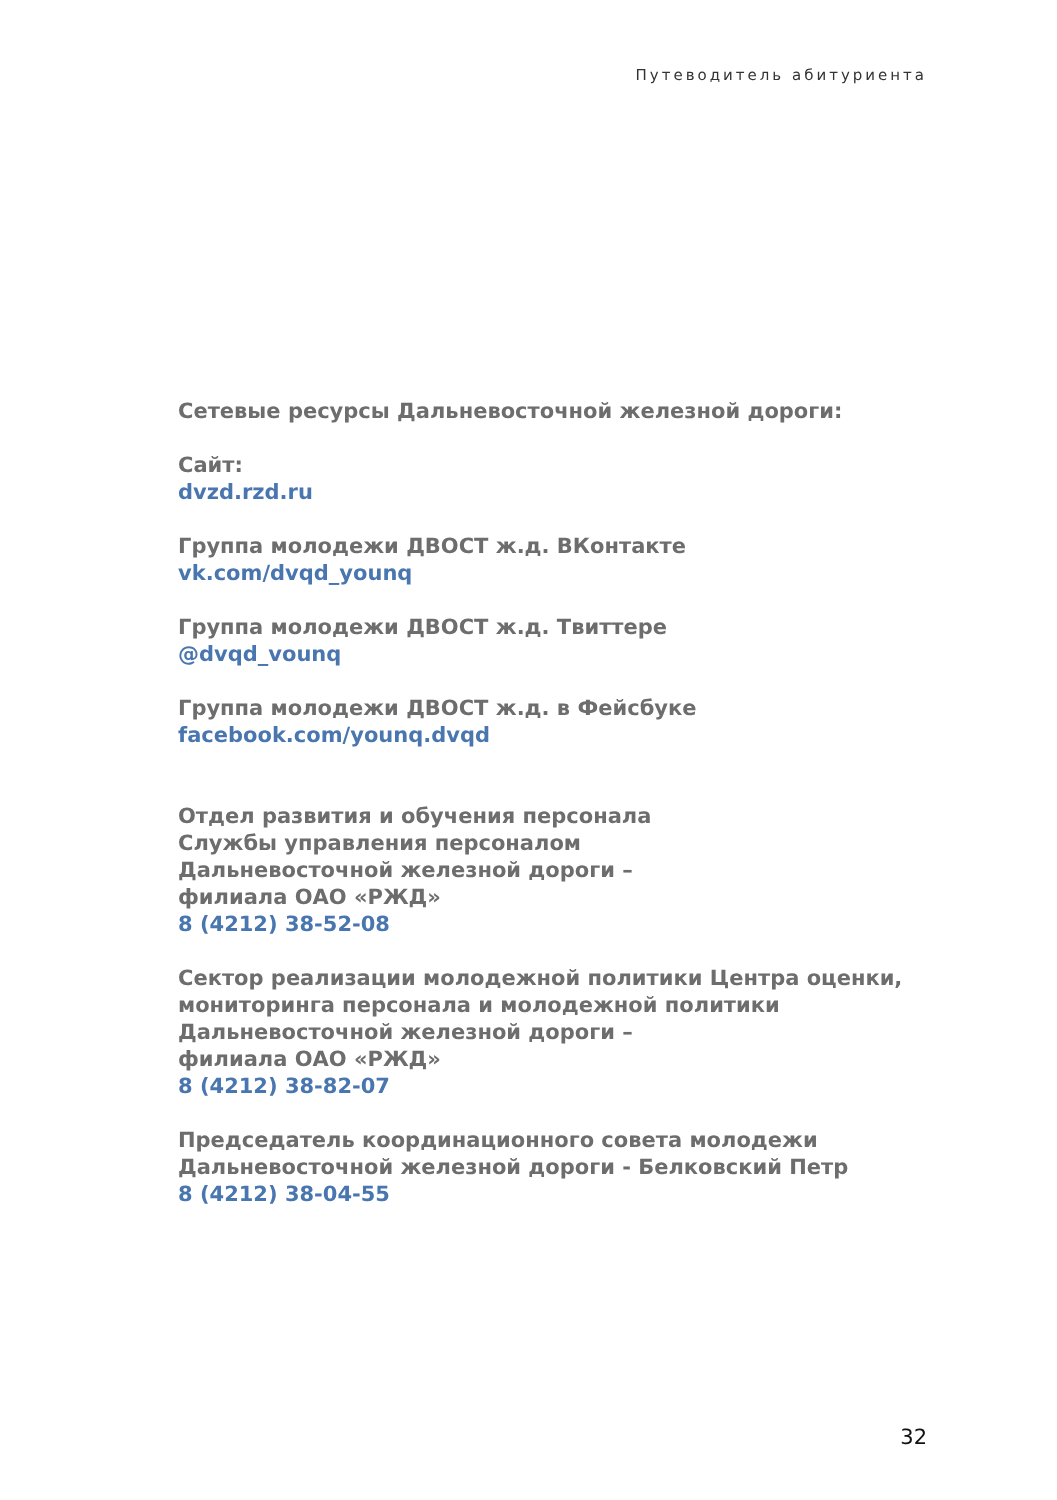Путеводитель абитуриента
Сетевые ресурсы Дальневосточной железной дороги:
Сайт:
dvzd.rzd.ru
Группа молодежи ДВОСТ ж.д. ВКонтакте
vk.com/dvqd_younq
Группа молодежи ДВОСТ ж.д. Твиттере
@dvqd_vounq
Группа молодежи ДВОСТ ж.д. в Фейсбуке
facebook.com/younq.dvqd
Отдел развития и обучения персонала
Службы управления персоналом
Дальневосточной железной дороги –
филиала ОАО «РЖД»
8 (4212) 38-52-08
Сектор реализации молодежной политики Центра оценки,
мониторинга персонала и молодежной политики
Дальневосточной железной дороги –
филиала ОАО «РЖД»
8 (4212) 38-82-07
Председатель координационного совета молодежи
Дальневосточной железной дороги - Белковский Петр
8 (4212) 38-04-55
32